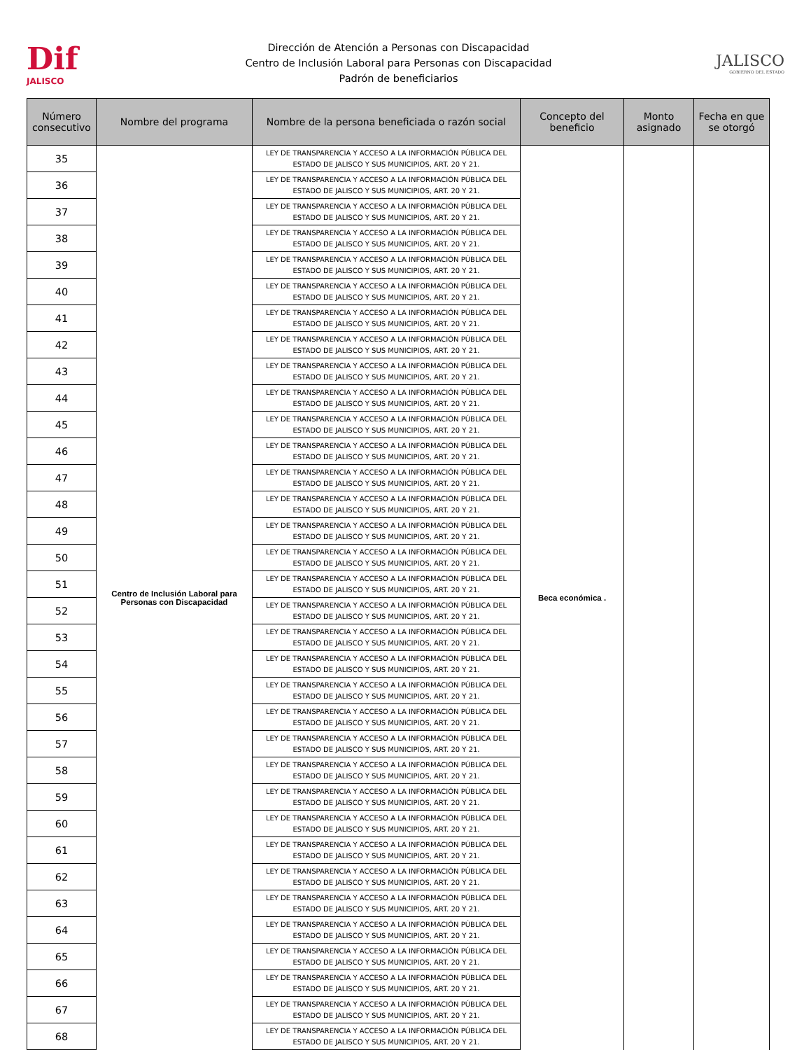Dif
JALISCO
Dirección de Atención a Personas con Discapacidad
Centro de Inclusión Laboral para Personas con Discapacidad
Padrón de beneficiarios
JALISCO
GOBIERNO DEL ESTADO
| Número consecutivo | Nombre del programa | Nombre de la persona beneficiada o razón social | Concepto del beneficio | Monto asignado | Fecha en que se otorgó |
| --- | --- | --- | --- | --- | --- |
| 35 | Centro de Inclusión Laboral para Personas con Discapacidad | LEY DE TRANSPARENCIA Y ACCESO A LA INFORMACIÓN PÚBLICA DEL ESTADO DE JALISCO Y SUS MUNICIPIOS, ART. 20 Y 21. | Beca económica . | | |
| 36 | | LEY DE TRANSPARENCIA Y ACCESO A LA INFORMACIÓN PÚBLICA DEL ESTADO DE JALISCO Y SUS MUNICIPIOS, ART. 20 Y 21. | | | |
| 37 | | LEY DE TRANSPARENCIA Y ACCESO A LA INFORMACIÓN PÚBLICA DEL ESTADO DE JALISCO Y SUS MUNICIPIOS, ART. 20 Y 21. | | | |
| 38 | | LEY DE TRANSPARENCIA Y ACCESO A LA INFORMACIÓN PÚBLICA DEL ESTADO DE JALISCO Y SUS MUNICIPIOS, ART. 20 Y 21. | | | |
| 39 | | LEY DE TRANSPARENCIA Y ACCESO A LA INFORMACIÓN PÚBLICA DEL ESTADO DE JALISCO Y SUS MUNICIPIOS, ART. 20 Y 21. | | | |
| 40 | | LEY DE TRANSPARENCIA Y ACCESO A LA INFORMACIÓN PÚBLICA DEL ESTADO DE JALISCO Y SUS MUNICIPIOS, ART. 20 Y 21. | | | |
| 41 | | LEY DE TRANSPARENCIA Y ACCESO A LA INFORMACIÓN PÚBLICA DEL ESTADO DE JALISCO Y SUS MUNICIPIOS, ART. 20 Y 21. | | | |
| 42 | | LEY DE TRANSPARENCIA Y ACCESO A LA INFORMACIÓN PÚBLICA DEL ESTADO DE JALISCO Y SUS MUNICIPIOS, ART. 20 Y 21. | | | |
| 43 | | LEY DE TRANSPARENCIA Y ACCESO A LA INFORMACIÓN PÚBLICA DEL ESTADO DE JALISCO Y SUS MUNICIPIOS, ART. 20 Y 21. | | | |
| 44 | | LEY DE TRANSPARENCIA Y ACCESO A LA INFORMACIÓN PÚBLICA DEL ESTADO DE JALISCO Y SUS MUNICIPIOS, ART. 20 Y 21. | | | |
| 45 | | LEY DE TRANSPARENCIA Y ACCESO A LA INFORMACIÓN PÚBLICA DEL ESTADO DE JALISCO Y SUS MUNICIPIOS, ART. 20 Y 21. | | | |
| 46 | | LEY DE TRANSPARENCIA Y ACCESO A LA INFORMACIÓN PÚBLICA DEL ESTADO DE JALISCO Y SUS MUNICIPIOS, ART. 20 Y 21. | | | |
| 47 | | LEY DE TRANSPARENCIA Y ACCESO A LA INFORMACIÓN PÚBLICA DEL ESTADO DE JALISCO Y SUS MUNICIPIOS, ART. 20 Y 21. | | | |
| 48 | | LEY DE TRANSPARENCIA Y ACCESO A LA INFORMACIÓN PÚBLICA DEL ESTADO DE JALISCO Y SUS MUNICIPIOS, ART. 20 Y 21. | | | |
| 49 | | LEY DE TRANSPARENCIA Y ACCESO A LA INFORMACIÓN PÚBLICA DEL ESTADO DE JALISCO Y SUS MUNICIPIOS, ART. 20 Y 21. | | | |
| 50 | | LEY DE TRANSPARENCIA Y ACCESO A LA INFORMACIÓN PÚBLICA DEL ESTADO DE JALISCO Y SUS MUNICIPIOS, ART. 20 Y 21. | | | |
| 51 | | LEY DE TRANSPARENCIA Y ACCESO A LA INFORMACIÓN PÚBLICA DEL ESTADO DE JALISCO Y SUS MUNICIPIOS, ART. 20 Y 21. | | | |
| 52 | | LEY DE TRANSPARENCIA Y ACCESO A LA INFORMACIÓN PÚBLICA DEL ESTADO DE JALISCO Y SUS MUNICIPIOS, ART. 20 Y 21. | | | |
| 53 | | LEY DE TRANSPARENCIA Y ACCESO A LA INFORMACIÓN PÚBLICA DEL ESTADO DE JALISCO Y SUS MUNICIPIOS, ART. 20 Y 21. | | | |
| 54 | | LEY DE TRANSPARENCIA Y ACCESO A LA INFORMACIÓN PÚBLICA DEL ESTADO DE JALISCO Y SUS MUNICIPIOS, ART. 20 Y 21. | | | |
| 55 | | LEY DE TRANSPARENCIA Y ACCESO A LA INFORMACIÓN PÚBLICA DEL ESTADO DE JALISCO Y SUS MUNICIPIOS, ART. 20 Y 21. | | | |
| 56 | | LEY DE TRANSPARENCIA Y ACCESO A LA INFORMACIÓN PÚBLICA DEL ESTADO DE JALISCO Y SUS MUNICIPIOS, ART. 20 Y 21. | | | |
| 57 | | LEY DE TRANSPARENCIA Y ACCESO A LA INFORMACIÓN PÚBLICA DEL ESTADO DE JALISCO Y SUS MUNICIPIOS, ART. 20 Y 21. | | | |
| 58 | | LEY DE TRANSPARENCIA Y ACCESO A LA INFORMACIÓN PÚBLICA DEL ESTADO DE JALISCO Y SUS MUNICIPIOS, ART. 20 Y 21. | | | |
| 59 | | LEY DE TRANSPARENCIA Y ACCESO A LA INFORMACIÓN PÚBLICA DEL ESTADO DE JALISCO Y SUS MUNICIPIOS, ART. 20 Y 21. | | | |
| 60 | | LEY DE TRANSPARENCIA Y ACCESO A LA INFORMACIÓN PÚBLICA DEL ESTADO DE JALISCO Y SUS MUNICIPIOS, ART. 20 Y 21. | | | |
| 61 | | LEY DE TRANSPARENCIA Y ACCESO A LA INFORMACIÓN PÚBLICA DEL ESTADO DE JALISCO Y SUS MUNICIPIOS, ART. 20 Y 21. | | | |
| 62 | | LEY DE TRANSPARENCIA Y ACCESO A LA INFORMACIÓN PÚBLICA DEL ESTADO DE JALISCO Y SUS MUNICIPIOS, ART. 20 Y 21. | | | |
| 63 | | LEY DE TRANSPARENCIA Y ACCESO A LA INFORMACIÓN PÚBLICA DEL ESTADO DE JALISCO Y SUS MUNICIPIOS, ART. 20 Y 21. | | | |
| 64 | | LEY DE TRANSPARENCIA Y ACCESO A LA INFORMACIÓN PÚBLICA DEL ESTADO DE JALISCO Y SUS MUNICIPIOS, ART. 20 Y 21. | | | |
| 65 | | LEY DE TRANSPARENCIA Y ACCESO A LA INFORMACIÓN PÚBLICA DEL ESTADO DE JALISCO Y SUS MUNICIPIOS, ART. 20 Y 21. | | | |
| 66 | | LEY DE TRANSPARENCIA Y ACCESO A LA INFORMACIÓN PÚBLICA DEL ESTADO DE JALISCO Y SUS MUNICIPIOS, ART. 20 Y 21. | | | |
| 67 | | LEY DE TRANSPARENCIA Y ACCESO A LA INFORMACIÓN PÚBLICA DEL ESTADO DE JALISCO Y SUS MUNICIPIOS, ART. 20 Y 21. | | | |
| 68 | | LEY DE TRANSPARENCIA Y ACCESO A LA INFORMACIÓN PÚBLICA DEL ESTADO DE JALISCO Y SUS MUNICIPIOS, ART. 20 Y 21. | | | |